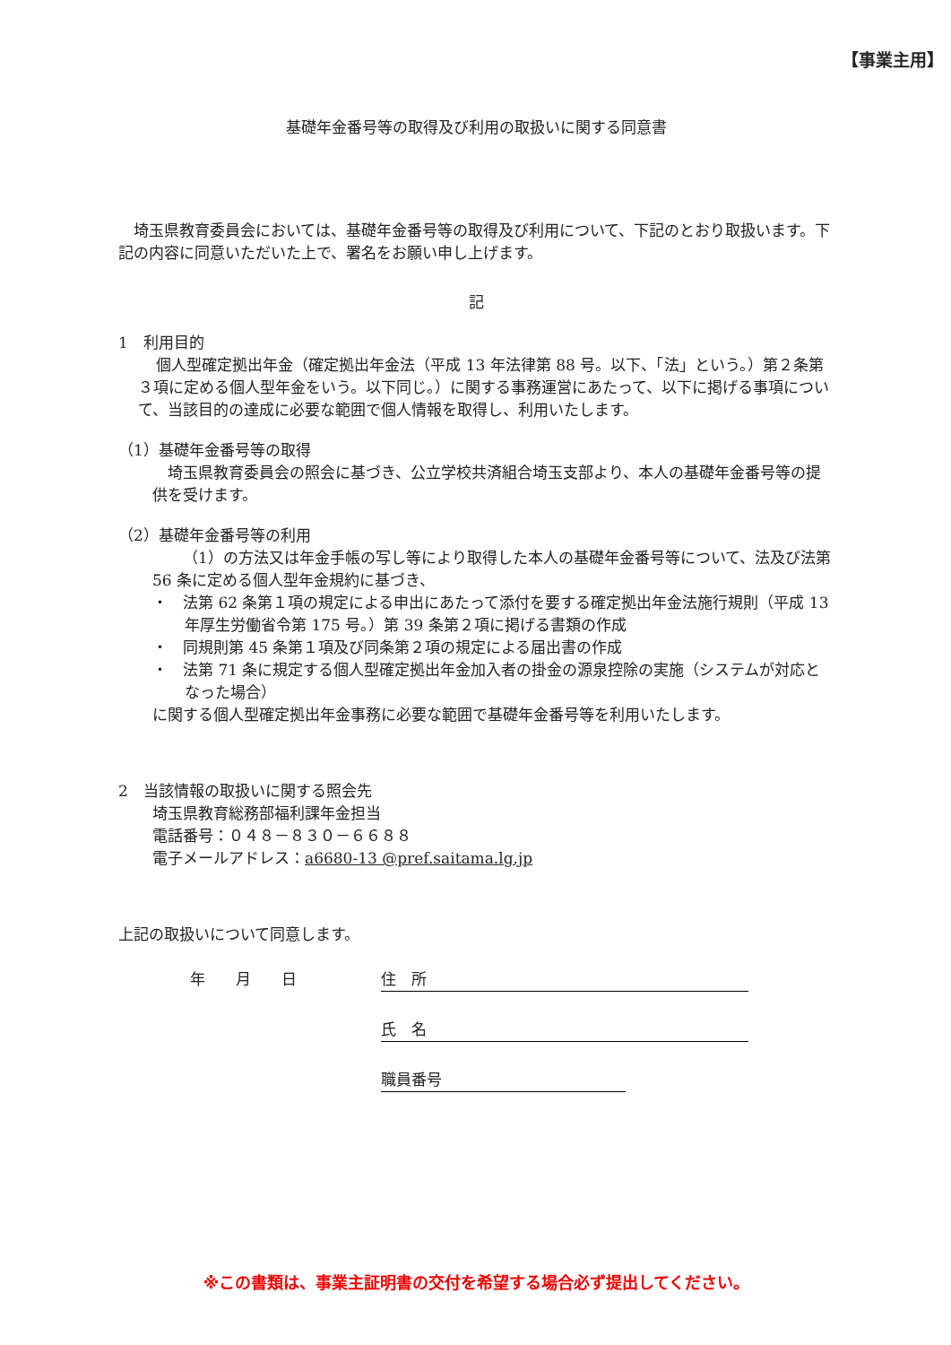【事業主用】
基礎年金番号等の取得及び利用の取扱いに関する同意書
埼玉県教育委員会においては、基礎年金番号等の取得及び利用について、下記のとおり取扱います。下記の内容に同意いただいた上で、署名をお願い申し上げます。
記
1　利用目的
個人型確定拠出年金（確定拠出年金法（平成 13 年法律第 88 号。以下、「法」という。）第２条第３項に定める個人型年金をいう。以下同じ。）に関する事務運営にあたって、以下に掲げる事項について、当該目的の達成に必要な範囲で個人情報を取得し、利用いたします。
（1）基礎年金番号等の取得
埼玉県教育委員会の照会に基づき、公立学校共済組合埼玉支部より、本人の基礎年金番号等の提供を受けます。
（2）基礎年金番号等の利用
（1）の方法又は年金手帳の写し等により取得した本人の基礎年金番号等について、法及び法第 56 条に定める個人型年金規約に基づき、
・　法第 62 条第１項の規定による申出にあたって添付を要する確定拠出年金法施行規則（平成 13 年厚生労働省令第 175 号。）第 39 条第２項に掲げる書類の作成
・　同規則第 45 条第１項及び同条第２項の規定による届出書の作成
・　法第 71 条に規定する個人型確定拠出年金加入者の掛金の源泉控除の実施（システムが対応となった場合）
に関する個人型確定拠出年金事務に必要な範囲で基礎年金番号等を利用いたします。
2　当該情報の取扱いに関する照会先
埼玉県教育総務部福利課年金担当
電話番号：０４８－８３０－６６８８
電子メールアドレス：a6680-13 @pref.saitama.lg.jp
上記の取扱いについて同意します。
年　　月　　日 住　所
氏　名
職員番号
※この書類は、事業主証明書の交付を希望する場合必ず提出してください。